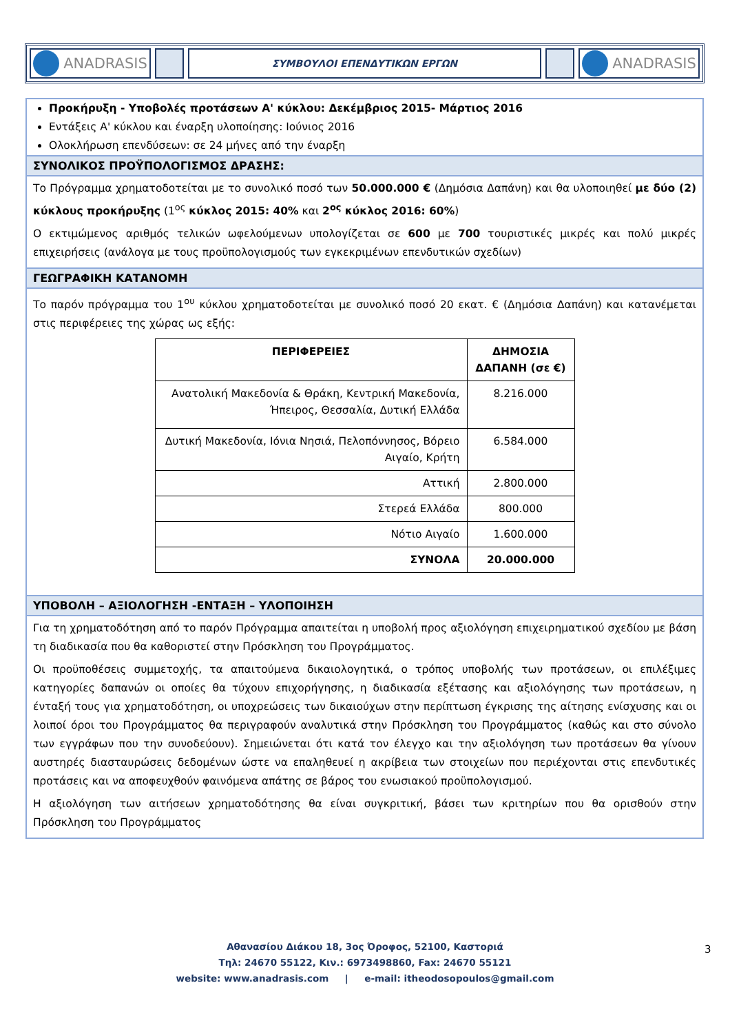ANADRASIS
ΣΥΜΒΟΥΛΟΙ ΕΠΕΝΔΥΤΙΚΩΝ ΕΡΓΩΝ
ANADRASIS
Προκήρυξη - Υποβολές προτάσεων Α' κύκλου: Δεκέμβριος 2015- Μάρτιος 2016
Εντάξεις Α' κύκλου και έναρξη υλοποίησης: Ιούνιος 2016
Ολοκλήρωση επενδύσεων: σε 24 μήνες από την έναρξη
ΣΥΝΟΛΙΚΟΣ ΠΡΟΫΠΟΛΟΓΙΣΜΟΣ ΔΡΑΣΗΣ:
Το Πρόγραμμα χρηματοδοτείται με το συνολικό ποσό των 50.000.000 € (Δημόσια Δαπάνη) και θα υλοποιηθεί με δύο (2) κύκλους προκήρυξης (1<sup>ος</sup> κύκλος 2015: 40% και 2<sup>ος</sup> κύκλος 2016: 60%)
Ο εκτιμώμενος αριθμός τελικών ωφελούμενων υπολογίζεται σε 600 με 700 τουριστικές μικρές και πολύ μικρές επιχειρήσεις (ανάλογα με τους προϋπολογισμούς των εγκεκριμένων επενδυτικών σχεδίων)
ΓΕΩΓΡΑΦΙΚΗ ΚΑΤΑΝΟΜΗ
Το παρόν πρόγραμμα του 1<sup>ου</sup> κύκλου χρηματοδοτείται με συνολικό ποσό 20 εκατ. € (Δημόσια Δαπάνη) και κατανέμεται στις περιφέρειες της χώρας ως εξής:
| ΠΕΡΙΦΕΡΕΙΕΣ | ΔΗΜΟΣΙΑ ΔΑΠΑΝΗ (σε €) |
| --- | --- |
| Ανατολική Μακεδονία & Θράκη, Κεντρική Μακεδονία, Ήπειρος, Θεσσαλία, Δυτική Ελλάδα | 8.216.000 |
| Δυτική Μακεδονία, Ιόνια Νησιά, Πελοπόννησος, Βόρειο Αιγαίο, Κρήτη | 6.584.000 |
| Αττική | 2.800.000 |
| Στερεά Ελλάδα | 800.000 |
| Νότιο Αιγαίο | 1.600.000 |
| ΣΥΝΟΛΑ | 20.000.000 |
ΥΠΟΒΟΛΗ – ΑΞΙΟΛΟΓΗΣΗ -ΕΝΤΑΞΗ – ΥΛΟΠΟΙΗΣΗ
Για τη χρηματοδότηση από το παρόν Πρόγραμμα απαιτείται η υποβολή προς αξιολόγηση επιχειρηματικού σχεδίου με βάση τη διαδικασία που θα καθοριστεί στην Πρόσκληση του Προγράμματος.
Οι προϋποθέσεις συμμετοχής, τα απαιτούμενα δικαιολογητικά, ο τρόπος υποβολής των προτάσεων, οι επιλέξιμες κατηγορίες δαπανών οι οποίες θα τύχουν επιχορήγησης, η διαδικασία εξέτασης και αξιολόγησης των προτάσεων, η ένταξή τους για χρηματοδότηση, οι υποχρεώσεις των δικαιούχων στην περίπτωση έγκρισης της αίτησης ενίσχυσης και οι λοιποί όροι του Προγράμματος θα περιγραφούν αναλυτικά στην Πρόσκληση του Προγράμματος (καθώς και στο σύνολο των εγγράφων που την συνοδεύουν). Σημειώνεται ότι κατά τον έλεγχο και την αξιολόγηση των προτάσεων θα γίνουν αυστηρές διασταυρώσεις δεδομένων ώστε να επαληθευεί η ακρίβεια των στοιχείων που περιέχονται στις επενδυτικές προτάσεις και να αποφευχθούν φαινόμενα απάτης σε βάρος του ενωσιακού προϋπολογισμού.
Η αξιολόγηση των αιτήσεων χρηματοδότησης θα είναι συγκριτική, βάσει των κριτηρίων που θα ορισθούν στην Πρόσκληση του Προγράμματος
Αθανασίου Διάκου 18, 3ος Όροφος, 52100, Καστοριά
Τηλ: 24670 55122, Κιν.: 6973498860, Fax: 24670 55121
website: www.anadrasis.com | e-mail: itheodosopoulos@gmail.com
3